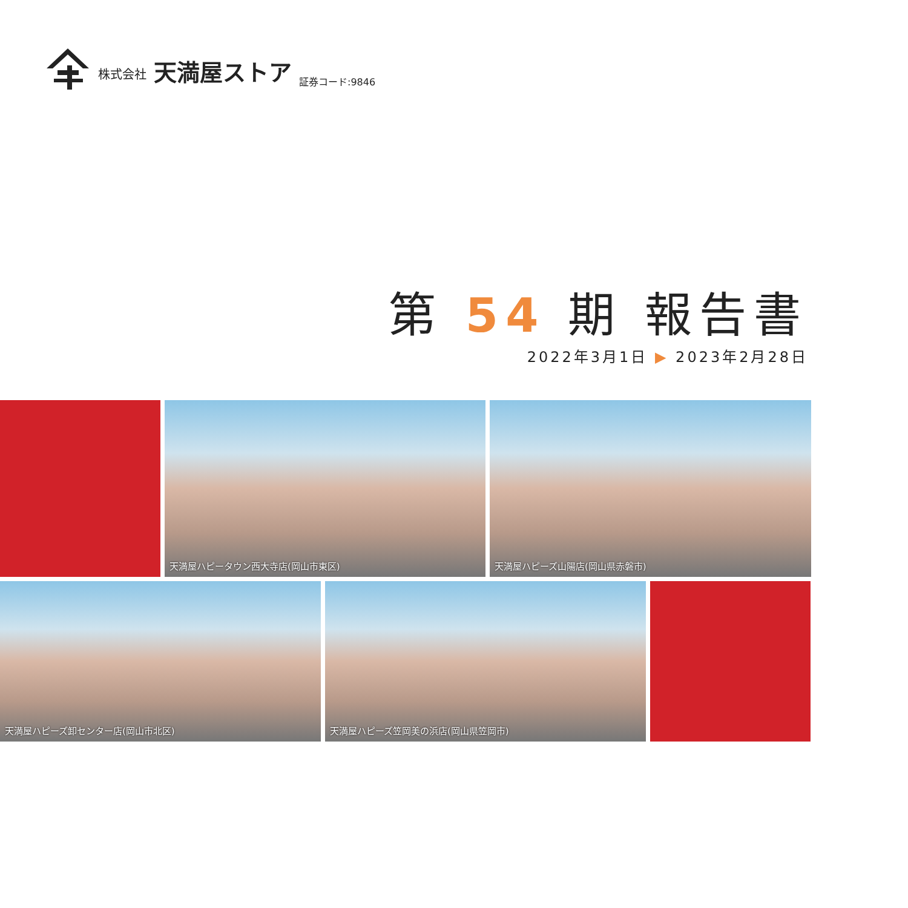株式会社
天満屋ストア
証券コード:9846
第 54 期 報告書
2022年3月1日 ▶ 2023年2月28日
天満屋ハピータウン西大寺店(岡山市東区)
天満屋ハピーズ山陽店(岡山県赤磐市)
天満屋ハピーズ卸センター店(岡山市北区)
天満屋ハピーズ笠岡美の浜店(岡山県笠岡市)